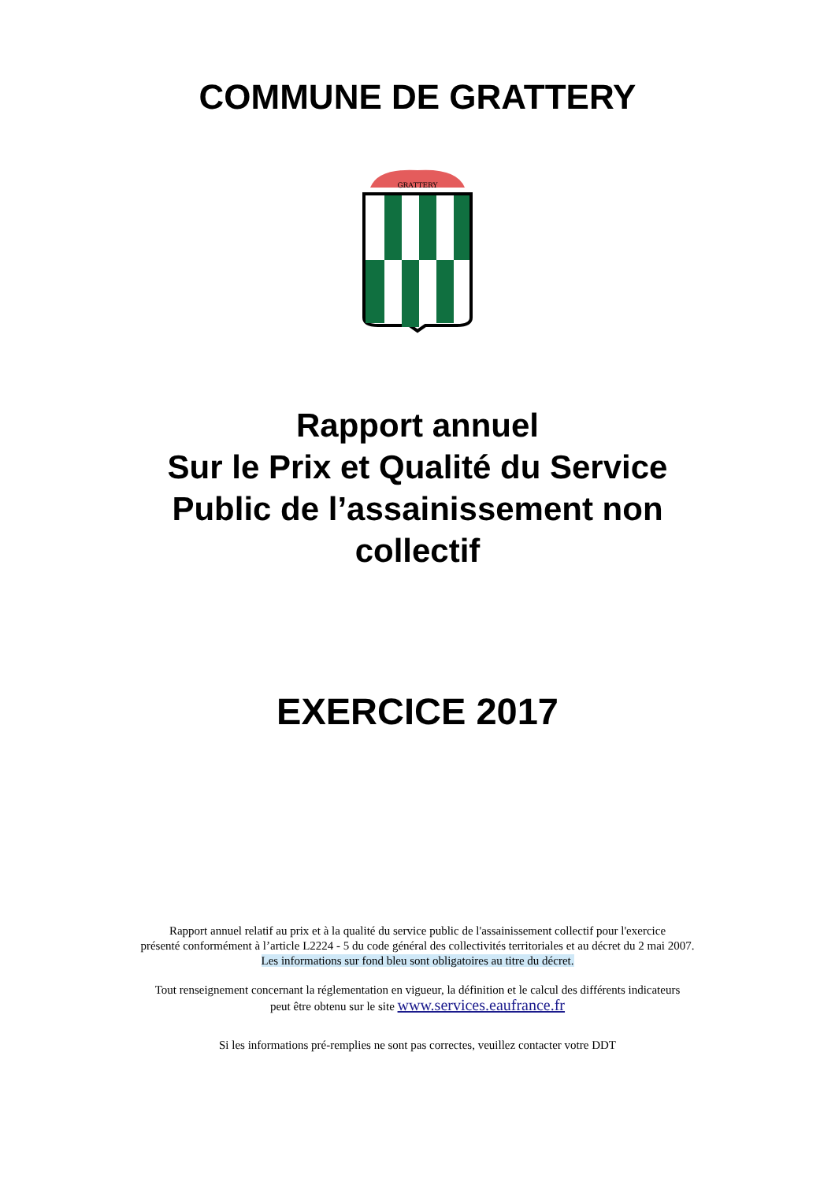COMMUNE DE GRATTERY
GRATTERY
Rapport annuel
Sur le Prix et Qualité du Service
Public de l’assainissement non
collectif
EXERCICE 2017
Rapport annuel relatif au prix et à la qualité du service public de l'assainissement collectif pour l'exercice
présenté conformément à l’article L2224 - 5 du code général des collectivités territoriales et au décret du 2 mai 2007.
Les informations sur fond bleu sont obligatoires au titre du décret.
Tout renseignement concernant la réglementation en vigueur, la définition et le calcul des différents indicateurs
peut être obtenu sur le site www.services.eaufrance.fr
Si les informations pré-remplies ne sont pas correctes, veuillez contacter votre DDT